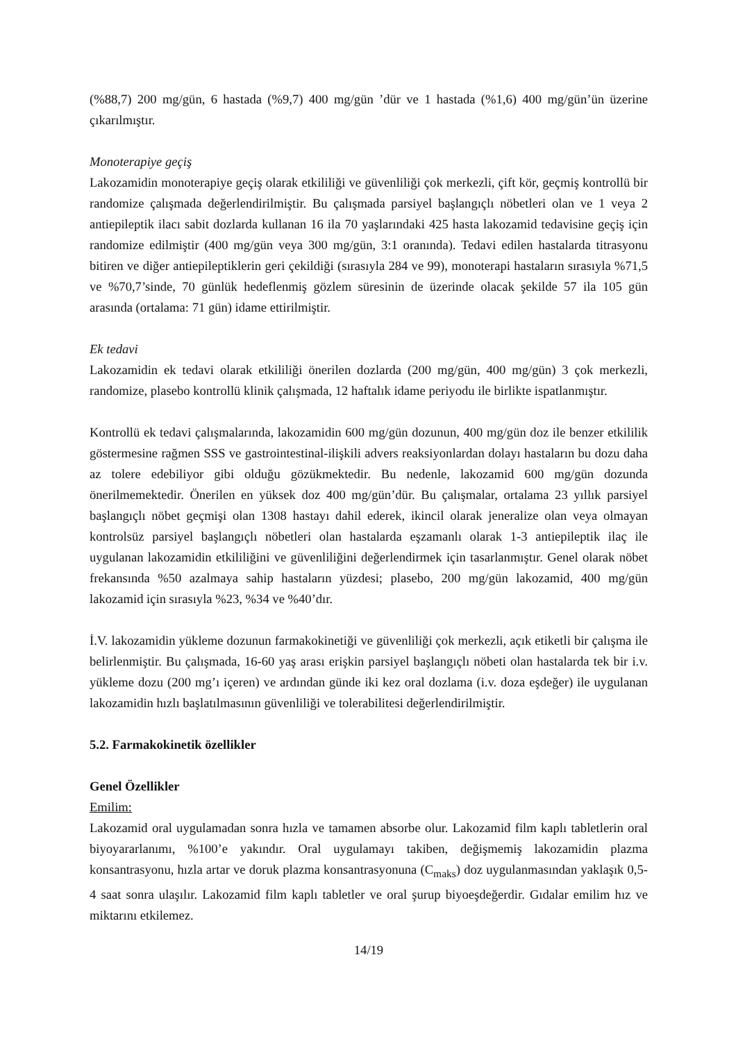(%88,7) 200 mg/gün, 6 hastada (%9,7) 400 mg/gün ’dür ve 1 hastada (%1,6) 400 mg/gün’ün üzerine çıkarılmıştır.
Monoterapiye geçiş
Lakozamidin monoterapiye geçiş olarak etkililiği ve güvenliliği çok merkezli, çift kör, geçmiş kontrollü bir randomize çalışmada değerlendirilmiştir. Bu çalışmada parsiyel başlangıçlı nöbetleri olan ve 1 veya 2 antiepileptik ilacı sabit dozlarda kullanan 16 ila 70 yaşlarındaki 425 hasta lakozamid tedavisine geçiş için randomize edilmiştir (400 mg/gün veya 300 mg/gün, 3:1 oranında). Tedavi edilen hastalarda titrasyonu bitiren ve diğer antiepileptiklerin geri çekildiği (sırasıyla 284 ve 99), monoterapi hastaların sırasıyla %71,5 ve %70,7’sinde, 70 günlük hedeflenmiş gözlem süresinin de üzerinde olacak şekilde 57 ila 105 gün arasında (ortalama: 71 gün) idame ettirilmiştir.
Ek tedavi
Lakozamidin ek tedavi olarak etkililiği önerilen dozlarda (200 mg/gün, 400 mg/gün) 3 çok merkezli, randomize, plasebo kontrollü klinik çalışmada, 12 haftalık idame periyodu ile birlikte ispatlanmıştır.
Kontrollü ek tedavi çalışmalarında, lakozamidin 600 mg/gün dozunun, 400 mg/gün doz ile benzer etkililik göstermesine rağmen SSS ve gastrointestinal-ilişkili advers reaksiyonlardan dolayı hastaların bu dozu daha az tolere edebiliyor gibi olduğu gözükmektedir. Bu nedenle, lakozamid 600 mg/gün dozunda önerilmemektedir. Önerilen en yüksek doz 400 mg/gün’dür. Bu çalışmalar, ortalama 23 yıllık parsiyel başlangıçlı nöbet geçmişi olan 1308 hastayı dahil ederek, ikincil olarak jeneralize olan veya olmayan kontrolsüz parsiyel başlangıçlı nöbetleri olan hastalarda eşzamanlı olarak 1-3 antiepileptik ilaç ile uygulanan lakozamidin etkililiğini ve güvenliliğini değerlendirmek için tasarlanmıştır. Genel olarak nöbet frekansında %50 azalmaya sahip hastaların yüzdesi; plasebo, 200 mg/gün lakozamid, 400 mg/gün lakozamid için sırasıyla %23, %34 ve %40’dır.
İ.V. lakozamidin yükleme dozunun farmakokinetiği ve güvenliliği çok merkezli, açık etiketli bir çalışma ile belirlenmiştir. Bu çalışmada, 16-60 yaş arası erişkin parsiyel başlangıçlı nöbeti olan hastalarda tek bir i.v. yükleme dozu (200 mg’ı içeren) ve ardından günde iki kez oral dozlama (i.v. doza eşdeğer) ile uygulanan lakozamidin hızlı başlatılmasının güvenliliği ve tolerabilitesi değerlendirilmiştir.
5.2. Farmakokinetik özellikler
Genel Özellikler
Emilim:
Lakozamid oral uygulamadan sonra hızla ve tamamen absorbe olur. Lakozamid film kaplı tabletlerin oral biyoyararlanımı, %100’e yakındır. Oral uygulamayı takiben, değişmemiş lakozamidin plazma konsantrasyonu, hızla artar ve doruk plazma konsantrasyonuna (C<sub>maks</sub>) doz uygulanmasından yaklaşık 0,5-4 saat sonra ulaşılır. Lakozamid film kaplı tabletler ve oral şurup biyoeşdeğerdir. Gıdalar emilim hız ve miktarını etkilemez.
14/19